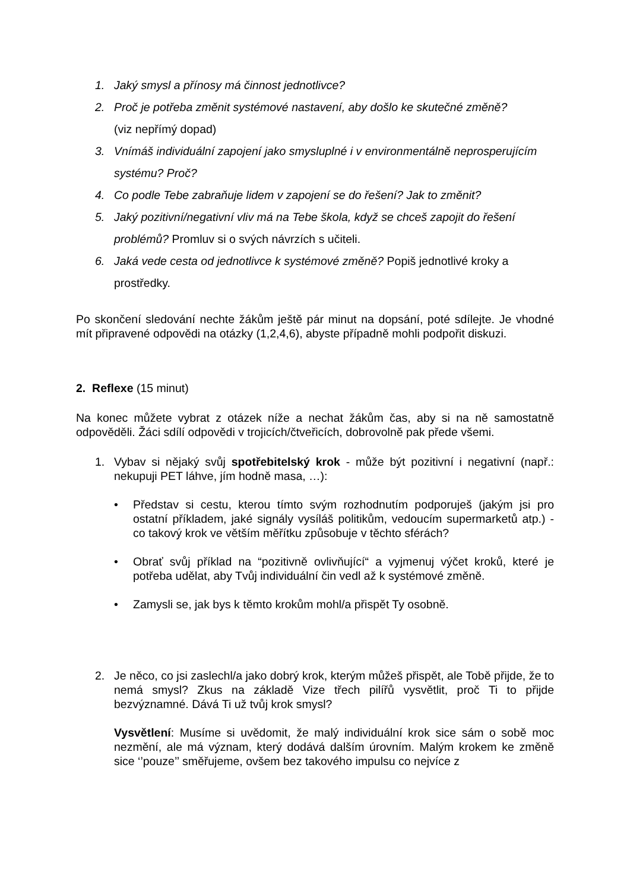1. Jaký smysl a přínosy má činnost jednotlivce?
2. Proč je potřeba změnit systémové nastavení, aby došlo ke skutečné změně?
(viz nepřímý dopad)
3. Vnímáš individuální zapojení jako smysluplné i v environmentálně neprosperujícím systému? Proč?
4. Co podle Tebe zabraňuje lidem v zapojení se do řešení? Jak to změnit?
5. Jaký pozitivní/negativní vliv má na Tebe škola, když se chceš zapojit do řešení problémů? Promluv si o svých návrzích s učiteli.
6. Jaká vede cesta od jednotlivce k systémové změně? Popiš jednotlivé kroky a prostředky.
Po skončení sledování nechte žákům ještě pár minut na dopsání, poté sdílejte. Je vhodné mít připravené odpovědi na otázky (1,2,4,6), abyste případně mohli podpořit diskuzi.
2. Reflexe (15 minut)
Na konec můžete vybrat z otázek níže a nechat žákům čas, aby si na ně samostatně odpověděli. Žáci sdílí odpovědi v trojicích/čtveřicích, dobrovolně pak přede všemi.
1. Vybav si nějaký svůj spotřebitelský krok - může být pozitivní i negativní (např.: nekupuji PET láhve, jím hodně masa, …):
• Představ si cestu, kterou tímto svým rozhodnutím podporuješ (jakým jsi pro ostatní příkladem, jaké signály vysíláš politikům, vedoucím supermarketů atp.) - co takový krok ve větším měřítku způsobuje v těchto sférách?
• Obrať svůj příklad na “pozitivně ovlivňující“ a vyjmenuj výčet kroků, které je potřeba udělat, aby Tvůj individuální čin vedl až k systémové změně.
• Zamysli se, jak bys k těmto krokům mohl/a přispět Ty osobně.
2. Je něco, co jsi zaslechl/a jako dobrý krok, kterým můžeš přispět, ale Tobě přijde, že to nemá smysl? Zkus na základě Vize třech pilířů vysvětlit, proč Ti to přijde bezvýznamné. Dává Ti už tvůj krok smysl?
Vysvětlení: Musíme si uvědomit, že malý individuální krok sice sám o sobě moc nezmění, ale má význam, který dodává dalším úrovním. Malým krokem ke změně sice ‘’pouze’’ směřujeme, ovšem bez takového impulsu co nejvíce z